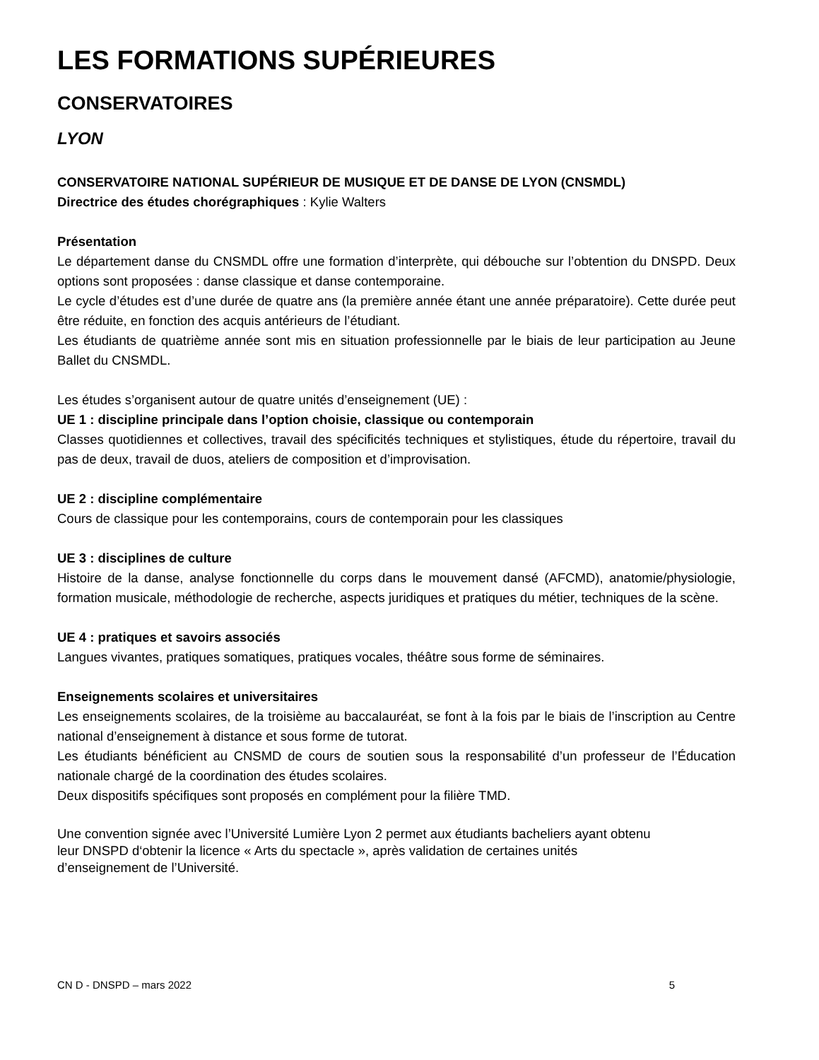LES FORMATIONS SUPÉRIEURES
CONSERVATOIRES
LYON
CONSERVATOIRE NATIONAL SUPÉRIEUR DE MUSIQUE ET DE DANSE DE LYON (CNSMDL)
Directrice des études chorégraphiques : Kylie Walters
Présentation
Le département danse du CNSMDL offre une formation d’interprète, qui débouche sur l’obtention du DNSPD. Deux options sont proposées : danse classique et danse contemporaine.
Le cycle d’études est d’une durée de quatre ans (la première année étant une année préparatoire). Cette durée peut être réduite, en fonction des acquis antérieurs de l’étudiant.
Les étudiants de quatrième année sont mis en situation professionnelle par le biais de leur participation au Jeune Ballet du CNSMDL.
Les études s’organisent autour de quatre unités d’enseignement (UE) :
UE 1 : discipline principale dans l’option choisie, classique ou contemporain
Classes quotidiennes et collectives, travail des spécificités techniques et stylistiques, étude du répertoire, travail du pas de deux, travail de duos, ateliers de composition et d’improvisation.
UE 2 : discipline complémentaire
Cours de classique pour les contemporains, cours de contemporain pour les classiques
UE 3 : disciplines de culture
Histoire de la danse, analyse fonctionnelle du corps dans le mouvement dansé (AFCMD), anatomie/physiologie, formation musicale, méthodologie de recherche, aspects juridiques et pratiques du métier, techniques de la scène.
UE 4 : pratiques et savoirs associés
Langues vivantes, pratiques somatiques, pratiques vocales, théâtre sous forme de séminaires.
Enseignements scolaires et universitaires
Les enseignements scolaires, de la troisième au baccalauréat, se font à la fois par le biais de l’inscription au Centre national d’enseignement à distance et sous forme de tutorat.
Les étudiants bénéficient au CNSMD de cours de soutien sous la responsabilité d’un professeur de l’Éducation nationale chargé de la coordination des études scolaires.
Deux dispositifs spécifiques sont proposés en complément pour la filière TMD.
Une convention signée avec l’Université Lumière Lyon 2 permet aux étudiants bacheliers ayant obtenu
leur DNSPD d‘obtenir la licence « Arts du spectacle », après validation de certaines unités
d’enseignement de l’Université.
CN D - DNSPD – mars 2022 5